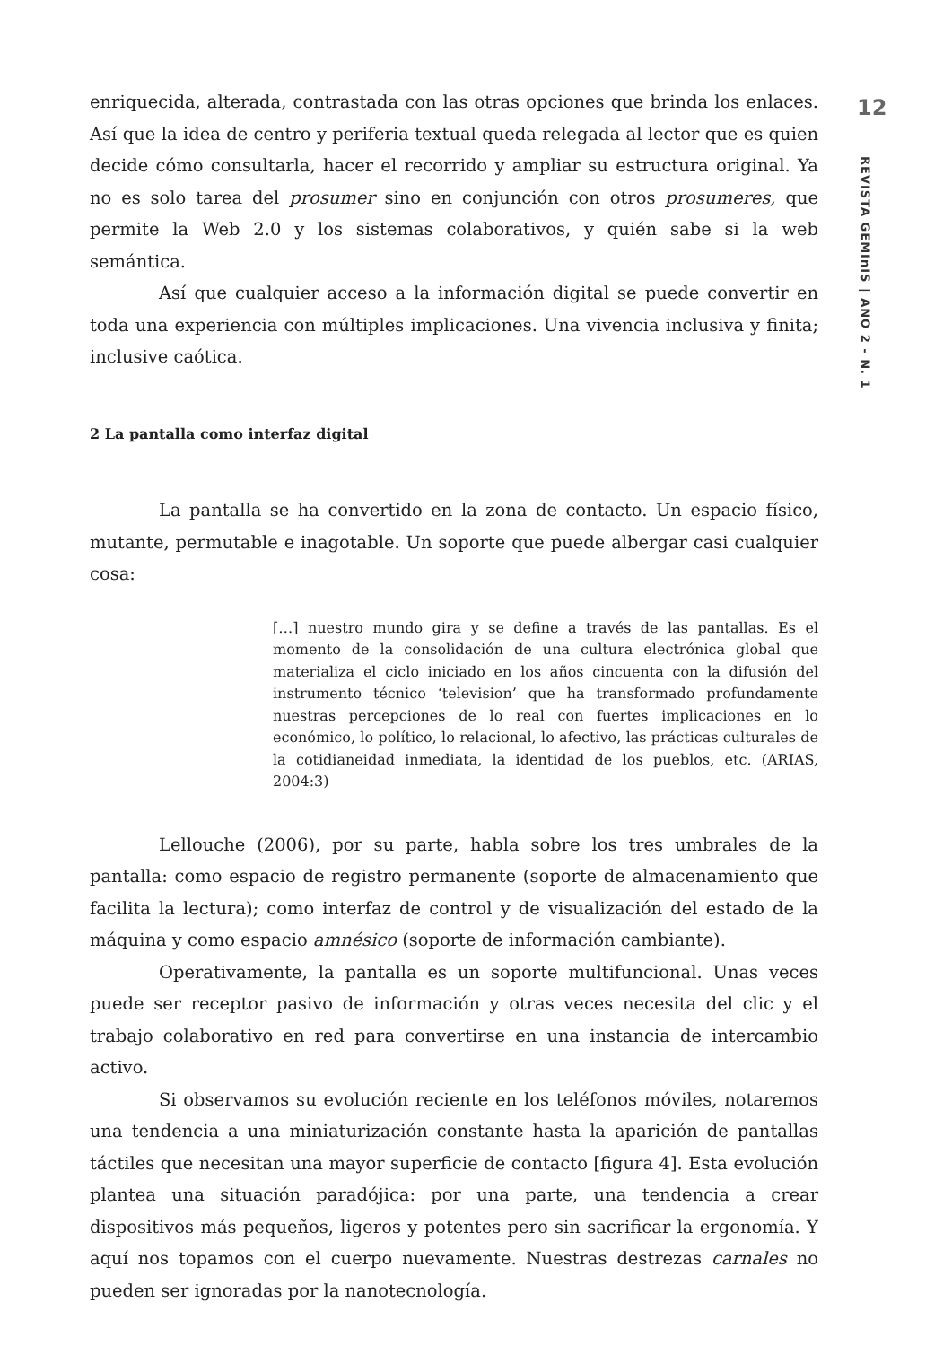enriquecida, alterada, contrastada con las otras opciones que brinda los enlaces. Así que la idea de centro y periferia textual queda relegada al lector que es quien decide cómo consultarla, hacer el recorrido y ampliar su estructura original. Ya no es solo tarea del prosumer sino en conjunción con otros prosumeres, que permite la Web 2.0 y los sistemas colaborativos, y quién sabe si la web semántica.
Así que cualquier acceso a la información digital se puede convertir en toda una experiencia con múltiples implicaciones. Una vivencia inclusiva y finita; inclusive caótica.
2 La pantalla como interfaz digital
La pantalla se ha convertido en la zona de contacto. Un espacio físico, mutante, permutable e inagotable. Un soporte que puede albergar casi cualquier cosa:
[…] nuestro mundo gira y se define a través de las pantallas. Es el momento de la consolidación de una cultura electrónica global que materializa el ciclo iniciado en los años cincuenta con la difusión del instrumento técnico ‘television’ que ha transformado profundamente nuestras percepciones de lo real con fuertes implicaciones en lo económico, lo político, lo relacional, lo afectivo, las prácticas culturales de la cotidianeidad inmediata, la identidad de los pueblos, etc. (ARIAS, 2004:3)
Lellouche (2006), por su parte, habla sobre los tres umbrales de la pantalla: como espacio de registro permanente (soporte de almacenamiento que facilita la lectura); como interfaz de control y de visualización del estado de la máquina y como espacio amnésico (soporte de información cambiante).
Operativamente, la pantalla es un soporte multifuncional. Unas veces puede ser receptor pasivo de información y otras veces necesita del clic y el trabajo colaborativo en red para convertirse en una instancia de intercambio activo.
Si observamos su evolución reciente en los teléfonos móviles, notaremos una tendencia a una miniaturización constante hasta la aparición de pantallas táctiles que necesitan una mayor superficie de contacto [figura 4]. Esta evolución plantea una situación paradójica: por una parte, una tendencia a crear dispositivos más pequeños, ligeros y potentes pero sin sacrificar la ergonomía. Y aquí nos topamos con el cuerpo nuevamente. Nuestras destrezas carnales no pueden ser ignoradas por la nanotecnología.
12
REVISTA GEMInIS | ANO 2 - N. 1